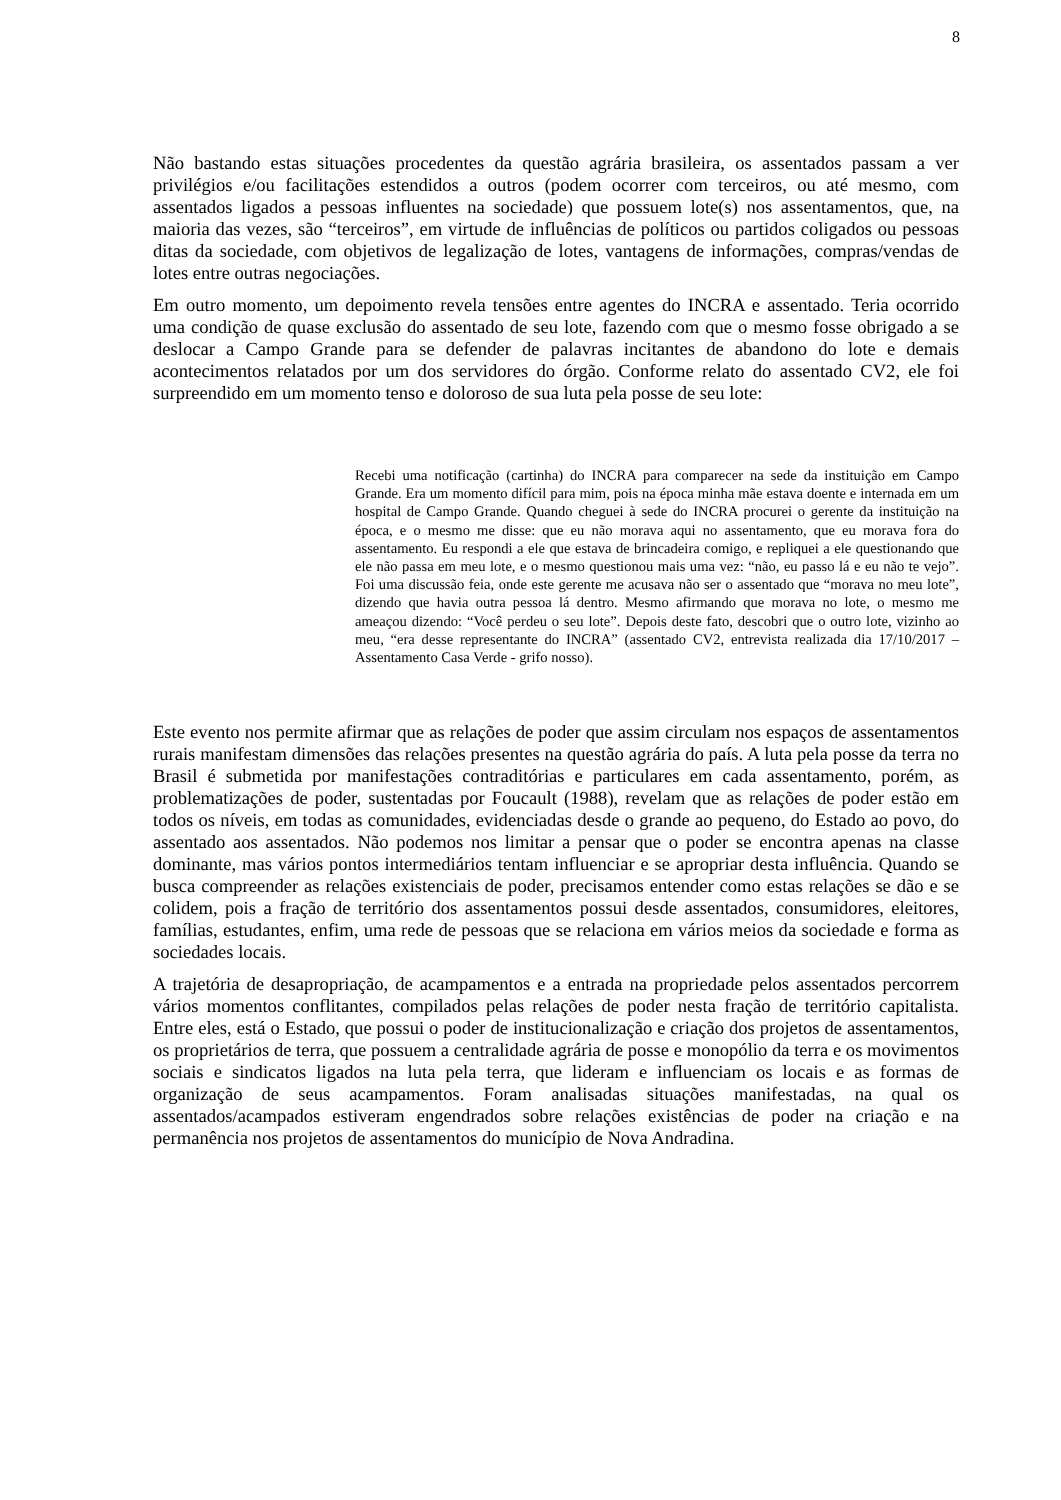8
Não bastando estas situações procedentes da questão agrária brasileira, os assentados passam a ver privilégios e/ou facilitações estendidos a outros (podem ocorrer com terceiros, ou até mesmo, com assentados ligados a pessoas influentes na sociedade) que possuem lote(s) nos assentamentos, que, na maioria das vezes, são “terceiros”, em virtude de influências de políticos ou partidos coligados ou pessoas ditas da sociedade, com objetivos de legalização de lotes, vantagens de informações, compras/vendas de lotes entre outras negociações.
Em outro momento, um depoimento revela tensões entre agentes do INCRA e assentado. Teria ocorrido uma condição de quase exclusão do assentado de seu lote, fazendo com que o mesmo fosse obrigado a se deslocar a Campo Grande para se defender de palavras incitantes de abandono do lote e demais acontecimentos relatados por um dos servidores do órgão. Conforme relato do assentado CV2, ele foi surpreendido em um momento tenso e doloroso de sua luta pela posse de seu lote:
Recebi uma notificação (cartinha) do INCRA para comparecer na sede da instituição em Campo Grande. Era um momento difícil para mim, pois na época minha mãe estava doente e internada em um hospital de Campo Grande. Quando cheguei à sede do INCRA procurei o gerente da instituição na época, e o mesmo me disse: que eu não morava aqui no assentamento, que eu morava fora do assentamento. Eu respondi a ele que estava de brincadeira comigo, e repliquei a ele questionando que ele não passa em meu lote, e o mesmo questionou mais uma vez: “não, eu passo lá e eu não te vejo”. Foi uma discussão feia, onde este gerente me acusava não ser o assentado que “morava no meu lote”, dizendo que havia outra pessoa lá dentro. Mesmo afirmando que morava no lote, o mesmo me ameaçou dizendo: “Você perdeu o seu lote”. Depois deste fato, descobri que o outro lote, vizinho ao meu, “era desse representante do INCRA” (assentado CV2, entrevista realizada dia 17/10/2017 – Assentamento Casa Verde - grifo nosso).
Este evento nos permite afirmar que as relações de poder que assim circulam nos espaços de assentamentos rurais manifestam dimensões das relações presentes na questão agrária do país. A luta pela posse da terra no Brasil é submetida por manifestações contraditórias e particulares em cada assentamento, porém, as problematizações de poder, sustentadas por Foucault (1988), revelam que as relações de poder estão em todos os níveis, em todas as comunidades, evidenciadas desde o grande ao pequeno, do Estado ao povo, do assentado aos assentados. Não podemos nos limitar a pensar que o poder se encontra apenas na classe dominante, mas vários pontos intermediários tentam influenciar e se apropriar desta influência. Quando se busca compreender as relações existenciais de poder, precisamos entender como estas relações se dão e se colidem, pois a fração de território dos assentamentos possui desde assentados, consumidores, eleitores, famílias, estudantes, enfim, uma rede de pessoas que se relaciona em vários meios da sociedade e forma as sociedades locais.
A trajetória de desapropriação, de acampamentos e a entrada na propriedade pelos assentados percorrem vários momentos conflitantes, compilados pelas relações de poder nesta fração de território capitalista. Entre eles, está o Estado, que possui o poder de institucionalização e criação dos projetos de assentamentos, os proprietários de terra, que possuem a centralidade agrária de posse e monopólio da terra e os movimentos sociais e sindicatos ligados na luta pela terra, que lideram e influenciam os locais e as formas de organização de seus acampamentos. Foram analisadas situações manifestadas, na qual os assentados/acampados estiveram engendrados sobre relações existências de poder na criação e na permanência nos projetos de assentamentos do município de Nova Andradina.